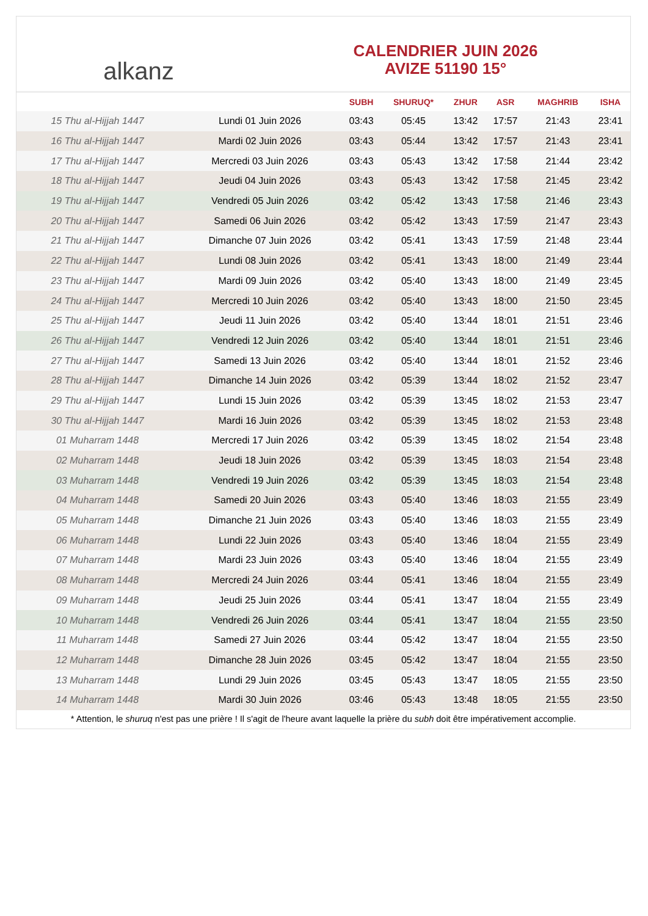alkanz
CALENDRIER JUIN 2026
AVIZE 51190 15°
| | | SUBH | SHURUQ* | ZHUR | ASR | MAGHRIB | ISHA |
| --- | --- | --- | --- | --- | --- | --- | --- |
| 15 Thu al-Hijjah 1447 | Lundi 01 Juin 2026 | 03:43 | 05:45 | 13:42 | 17:57 | 21:43 | 23:41 |
| 16 Thu al-Hijjah 1447 | Mardi 02 Juin 2026 | 03:43 | 05:44 | 13:42 | 17:57 | 21:43 | 23:41 |
| 17 Thu al-Hijjah 1447 | Mercredi 03 Juin 2026 | 03:43 | 05:43 | 13:42 | 17:58 | 21:44 | 23:42 |
| 18 Thu al-Hijjah 1447 | Jeudi 04 Juin 2026 | 03:43 | 05:43 | 13:42 | 17:58 | 21:45 | 23:42 |
| 19 Thu al-Hijjah 1447 | Vendredi 05 Juin 2026 | 03:42 | 05:42 | 13:43 | 17:58 | 21:46 | 23:43 |
| 20 Thu al-Hijjah 1447 | Samedi 06 Juin 2026 | 03:42 | 05:42 | 13:43 | 17:59 | 21:47 | 23:43 |
| 21 Thu al-Hijjah 1447 | Dimanche 07 Juin 2026 | 03:42 | 05:41 | 13:43 | 17:59 | 21:48 | 23:44 |
| 22 Thu al-Hijjah 1447 | Lundi 08 Juin 2026 | 03:42 | 05:41 | 13:43 | 18:00 | 21:49 | 23:44 |
| 23 Thu al-Hijjah 1447 | Mardi 09 Juin 2026 | 03:42 | 05:40 | 13:43 | 18:00 | 21:49 | 23:45 |
| 24 Thu al-Hijjah 1447 | Mercredi 10 Juin 2026 | 03:42 | 05:40 | 13:43 | 18:00 | 21:50 | 23:45 |
| 25 Thu al-Hijjah 1447 | Jeudi 11 Juin 2026 | 03:42 | 05:40 | 13:44 | 18:01 | 21:51 | 23:46 |
| 26 Thu al-Hijjah 1447 | Vendredi 12 Juin 2026 | 03:42 | 05:40 | 13:44 | 18:01 | 21:51 | 23:46 |
| 27 Thu al-Hijjah 1447 | Samedi 13 Juin 2026 | 03:42 | 05:40 | 13:44 | 18:01 | 21:52 | 23:46 |
| 28 Thu al-Hijjah 1447 | Dimanche 14 Juin 2026 | 03:42 | 05:39 | 13:44 | 18:02 | 21:52 | 23:47 |
| 29 Thu al-Hijjah 1447 | Lundi 15 Juin 2026 | 03:42 | 05:39 | 13:45 | 18:02 | 21:53 | 23:47 |
| 30 Thu al-Hijjah 1447 | Mardi 16 Juin 2026 | 03:42 | 05:39 | 13:45 | 18:02 | 21:53 | 23:48 |
| 01 Muharram 1448 | Mercredi 17 Juin 2026 | 03:42 | 05:39 | 13:45 | 18:02 | 21:54 | 23:48 |
| 02 Muharram 1448 | Jeudi 18 Juin 2026 | 03:42 | 05:39 | 13:45 | 18:03 | 21:54 | 23:48 |
| 03 Muharram 1448 | Vendredi 19 Juin 2026 | 03:42 | 05:39 | 13:45 | 18:03 | 21:54 | 23:48 |
| 04 Muharram 1448 | Samedi 20 Juin 2026 | 03:43 | 05:40 | 13:46 | 18:03 | 21:55 | 23:49 |
| 05 Muharram 1448 | Dimanche 21 Juin 2026 | 03:43 | 05:40 | 13:46 | 18:03 | 21:55 | 23:49 |
| 06 Muharram 1448 | Lundi 22 Juin 2026 | 03:43 | 05:40 | 13:46 | 18:04 | 21:55 | 23:49 |
| 07 Muharram 1448 | Mardi 23 Juin 2026 | 03:43 | 05:40 | 13:46 | 18:04 | 21:55 | 23:49 |
| 08 Muharram 1448 | Mercredi 24 Juin 2026 | 03:44 | 05:41 | 13:46 | 18:04 | 21:55 | 23:49 |
| 09 Muharram 1448 | Jeudi 25 Juin 2026 | 03:44 | 05:41 | 13:47 | 18:04 | 21:55 | 23:49 |
| 10 Muharram 1448 | Vendredi 26 Juin 2026 | 03:44 | 05:41 | 13:47 | 18:04 | 21:55 | 23:50 |
| 11 Muharram 1448 | Samedi 27 Juin 2026 | 03:44 | 05:42 | 13:47 | 18:04 | 21:55 | 23:50 |
| 12 Muharram 1448 | Dimanche 28 Juin 2026 | 03:45 | 05:42 | 13:47 | 18:04 | 21:55 | 23:50 |
| 13 Muharram 1448 | Lundi 29 Juin 2026 | 03:45 | 05:43 | 13:47 | 18:05 | 21:55 | 23:50 |
| 14 Muharram 1448 | Mardi 30 Juin 2026 | 03:46 | 05:43 | 13:48 | 18:05 | 21:55 | 23:50 |
* Attention, le shuruq n'est pas une prière ! Il s'agit de l'heure avant laquelle la prière du subh doit être impérativement accomplie.